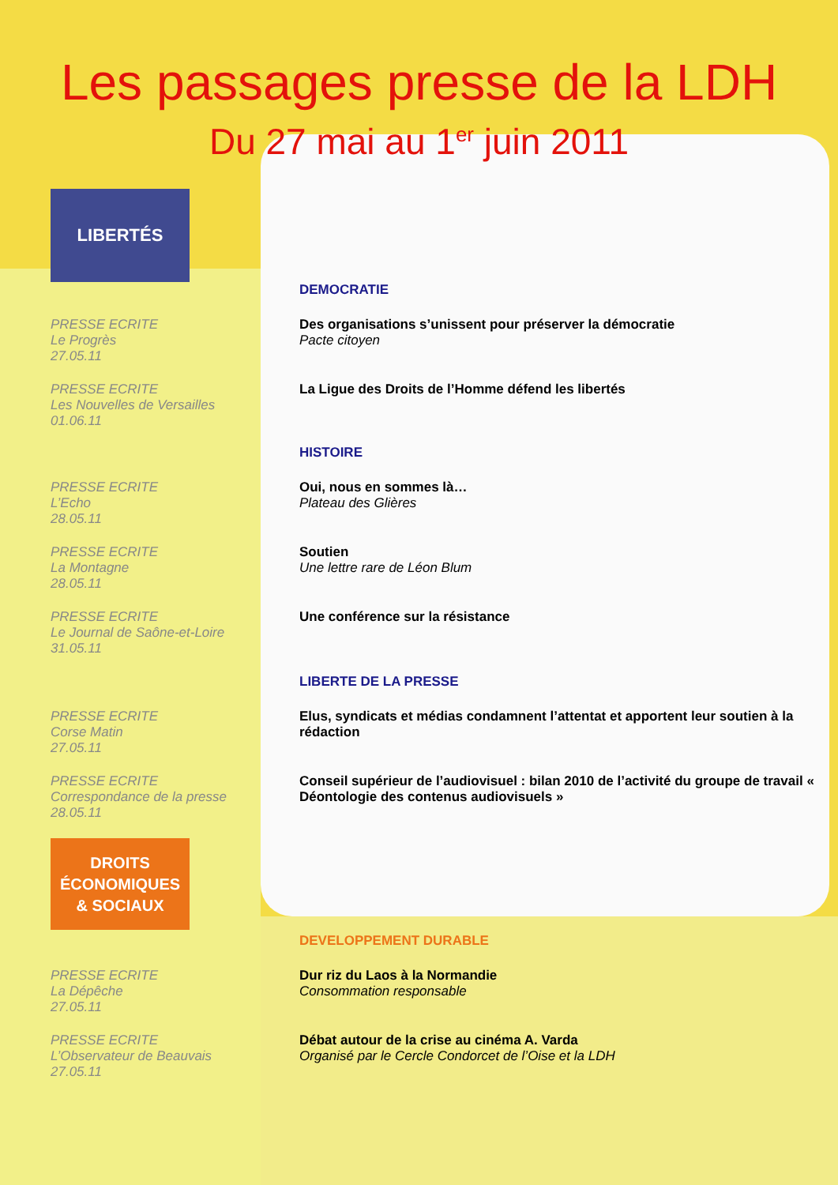Les passages presse de la LDH
Du 27 mai au 1<sup>er</sup> juin 2011
LIBERTÉS
DEMOCRATIE
PRESSE ECRITE
Le Progrès
27.05.11
Des organisations s’unissent pour préserver la démocratie
Pacte citoyen
PRESSE ECRITE
Les Nouvelles de Versailles
01.06.11
La Ligue des Droits de l’Homme défend les libertés
HISTOIRE
PRESSE ECRITE
L’Echo
28.05.11
Oui, nous en sommes là…
Plateau des Glières
PRESSE ECRITE
La Montagne
28.05.11
Soutien
Une lettre rare de Léon Blum
PRESSE ECRITE
Le Journal de Saône-et-Loire
31.05.11
Une conférence sur la résistance
LIBERTE DE LA PRESSE
PRESSE ECRITE
Corse Matin
27.05.11
Elus, syndicats et médias condamnent l’attentat et apportent leur soutien à la rédaction
PRESSE ECRITE
Correspondance de la presse
28.05.11
Conseil supérieur de l’audiovisuel : bilan 2010 de l’activité du groupe de travail « Déontologie des contenus audiovisuels »
DROITS
ÉCONOMIQUES
& SOCIAUX
DEVELOPPEMENT DURABLE
PRESSE ECRITE
La Dépêche
27.05.11
Dur riz du Laos à la Normandie
Consommation responsable
PRESSE ECRITE
L’Observateur de Beauvais
27.05.11
Débat autour de la crise au cinéma A. Varda
Organisé par le Cercle Condorcet de l’Oise et la LDH